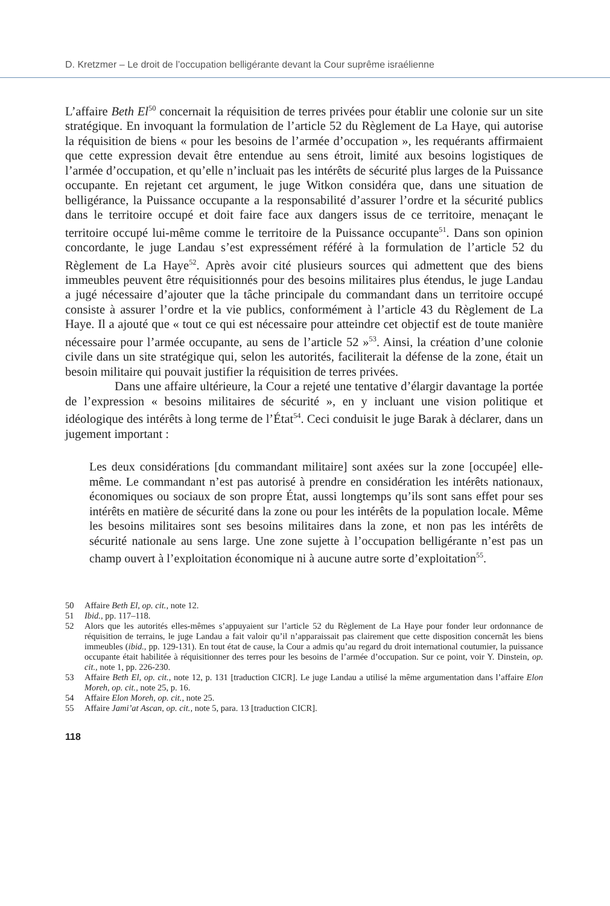D. Kretzmer – Le droit de l’occupation belligérante devant la Cour suprême israélienne
L’affaire Beth El<sup>50</sup> concernait la réquisition de terres privées pour établir une colonie sur un site stratégique. En invoquant la formulation de l’article 52 du Règlement de La Haye, qui autorise la réquisition de biens « pour les besoins de l’armée d’occupation », les requérants affirmaient que cette expression devait être entendue au sens étroit, limité aux besoins logistiques de l’armée d’occupation, et qu’elle n’incluait pas les intérêts de sécurité plus larges de la Puissance occupante. En rejetant cet argument, le juge Witkon considéra que, dans une situation de belligérance, la Puissance occupante a la responsabilité d’assurer l’ordre et la sécurité publics dans le territoire occupé et doit faire face aux dangers issus de ce territoire, menaçant le territoire occupé lui-même comme le territoire de la Puissance occupante<sup>51</sup>. Dans son opinion concordante, le juge Landau s’est expressément référé à la formulation de l’article 52 du Règlement de La Haye<sup>52</sup>. Après avoir cité plusieurs sources qui admettent que des biens immeubles peuvent être réquisitionnés pour des besoins militaires plus étendus, le juge Landau a jugé nécessaire d’ajouter que la tâche principale du commandant dans un territoire occupé consiste à assurer l’ordre et la vie publics, conformément à l’article 43 du Règlement de La Haye. Il a ajouté que « tout ce qui est nécessaire pour atteindre cet objectif est de toute manière nécessaire pour l’armée occupante, au sens de l’article 52 »<sup>53</sup>. Ainsi, la création d’une colonie civile dans un site stratégique qui, selon les autorités, faciliterait la défense de la zone, était un besoin militaire qui pouvait justifier la réquisition de terres privées.
Dans une affaire ultérieure, la Cour a rejeté une tentative d’élargir davantage la portée de l’expression « besoins militaires de sécurité », en y incluant une vision politique et idéologique des intérêts à long terme de l’État<sup>54</sup>. Ceci conduisit le juge Barak à déclarer, dans un jugement important :
Les deux considérations [du commandant militaire] sont axées sur la zone [occupée] elle-même. Le commandant n’est pas autorisé à prendre en considération les intérêts nationaux, économiques ou sociaux de son propre État, aussi longtemps qu’ils sont sans effet pour ses intérêts en matière de sécurité dans la zone ou pour les intérêts de la population locale. Même les besoins militaires sont ses besoins militaires dans la zone, et non pas les intérêts de sécurité nationale au sens large. Une zone sujette à l’occupation belligérante n’est pas un champ ouvert à l’exploitation économique ni à aucune autre sorte d’exploitation<sup>55</sup>.
50 Affaire Beth El, op. cit., note 12.
51 Ibid., pp. 117–118.
52 Alors que les autorités elles-mêmes s’appuyaient sur l’article 52 du Règlement de La Haye pour fonder leur ordonnance de réquisition de terrains, le juge Landau a fait valoir qu’il n’apparaissait pas clairement que cette disposition concernât les biens immeubles (ibid., pp. 129-131). En tout état de cause, la Cour a admis qu’au regard du droit international coutumier, la puissance occupante était habilitée à réquisitionner des terres pour les besoins de l’armée d’occupation. Sur ce point, voir Y. Dinstein, op. cit., note 1, pp. 226-230.
53 Affaire Beth El, op. cit., note 12, p. 131 [traduction CICR]. Le juge Landau a utilisé la même argumentation dans l’affaire Elon Moreh, op. cit., note 25, p. 16.
54 Affaire Elon Moreh, op. cit., note 25.
55 Affaire Jami’at Ascan, op. cit., note 5, para. 13 [traduction CICR].
118